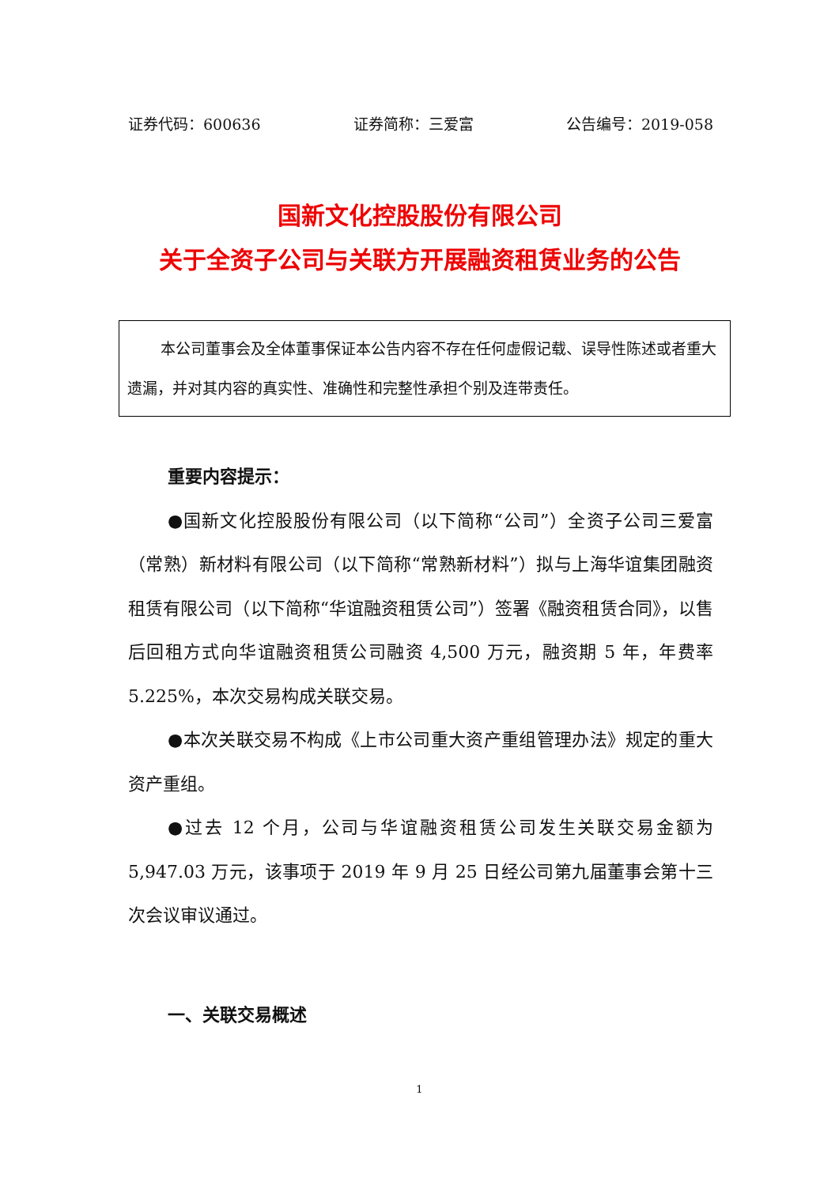证券代码：600636 证券简称：三爱富 公告编号：2019-058
国新文化控股股份有限公司
关于全资子公司与关联方开展融资租赁业务的公告
本公司董事会及全体董事保证本公告内容不存在任何虚假记载、误导性陈述或者重大遗漏，并对其内容的真实性、准确性和完整性承担个别及连带责任。
重要内容提示：
●国新文化控股股份有限公司（以下简称“公司”）全资子公司三爱富（常熟）新材料有限公司（以下简称“常熟新材料”）拟与上海华谊集团融资租赁有限公司（以下简称“华谊融资租赁公司”）签署《融资租赁合同》，以售后回租方式向华谊融资租赁公司融资 4,500 万元，融资期 5 年，年费率 5.225%，本次交易构成关联交易。
●本次关联交易不构成《上市公司重大资产重组管理办法》规定的重大资产重组。
●过去 12 个月，公司与华谊融资租赁公司发生关联交易金额为 5,947.03 万元，该事项于 2019 年 9 月 25 日经公司第九届董事会第十三次会议审议通过。
一、关联交易概述
1